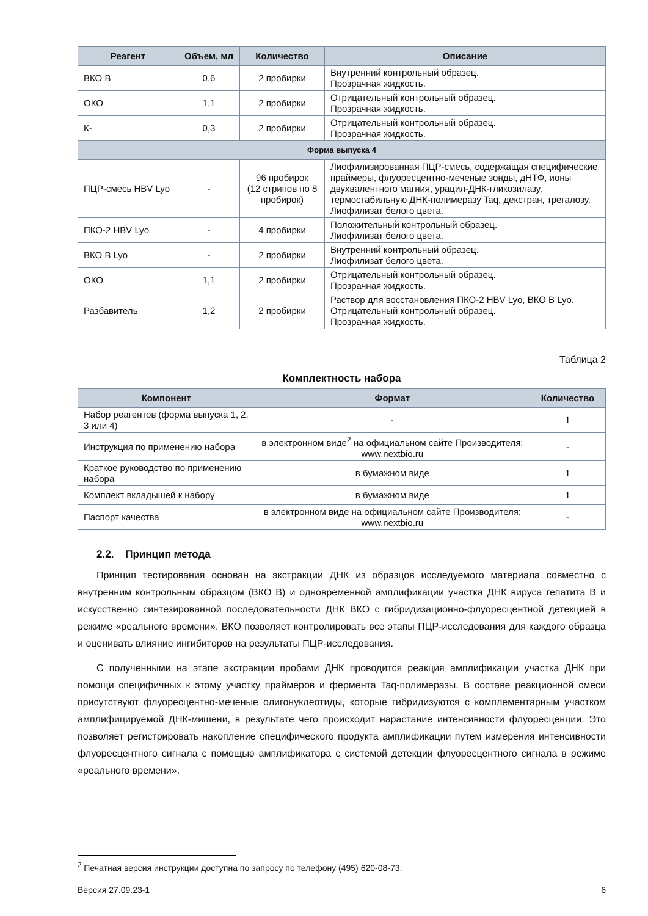| Реагент | Объем, мл | Количество | Описание |
| --- | --- | --- | --- |
| ВКО В | 0,6 | 2 пробирки | Внутренний контрольный образец. Прозрачная жидкость. |
| ОКО | 1,1 | 2 пробирки | Отрицательный контрольный образец. Прозрачная жидкость. |
| К- | 0,3 | 2 пробирки | Отрицательный контрольный образец. Прозрачная жидкость. |
| Форма выпуска 4 | | | |
| ПЦР-смесь HBV Lyo | - | 96 пробирок (12 стрипов по 8 пробирок) | Лиофилизированная ПЦР-смесь, содержащая специфические праймеры, флуоресцентно-меченые зонды, дНТФ, ионы двухвалентного магния, урацил-ДНК-гликозилазу, термостабильную ДНК-полимеразу Taq, декстран, трегалозу. Лиофилизат белого цвета. |
| ПКО-2 HBV Lyo | - | 4 пробирки | Положительный контрольный образец. Лиофилизат белого цвета. |
| ВКО В Lyo | - | 2 пробирки | Внутренний контрольный образец. Лиофилизат белого цвета. |
| ОКО | 1,1 | 2 пробирки | Отрицательный контрольный образец. Прозрачная жидкость. |
| Разбавитель | 1,2 | 2 пробирки | Раствор для восстановления ПКО-2 HBV Lyo, ВКО В Lyo. Отрицательный контрольный образец. Прозрачная жидкость. |
Таблица 2
Комплектность набора
| Компонент | Формат | Количество |
| --- | --- | --- |
| Набор реагентов (форма выпуска 1, 2, 3 или 4) | - | 1 |
| Инструкция по применению набора | в электронном виде<sup>2</sup> на официальном сайте Производителя: www.nextbio.ru | - |
| Краткое руководство по применению набора | в бумажном виде | 1 |
| Комплект вкладышей к набору | в бумажном виде | 1 |
| Паспорт качества | в электронном виде на официальном сайте Производителя: www.nextbio.ru | - |
2.2. Принцип метода
Принцип тестирования основан на экстракции ДНК из образцов исследуемого материала совместно с внутренним контрольным образцом (ВКО В) и одновременной амплификации участка ДНК вируса гепатита В и искусственно синтезированной последовательности ДНК ВКО с гибридизационно-флуоресцентной детекцией в режиме «реального времени». ВКО позволяет контролировать все этапы ПЦР-исследования для каждого образца и оценивать влияние ингибиторов на результаты ПЦР-исследования.
С полученными на этапе экстракции пробами ДНК проводится реакция амплификации участка ДНК при помощи специфичных к этому участку праймеров и фермента Taq-полимеразы. В составе реакционной смеси присутствуют флуоресцентно-меченые олигонуклеотиды, которые гибридизуются с комплементарным участком амплифицируемой ДНК-мишени, в результате чего происходит нарастание интенсивности флуоресценции. Это позволяет регистрировать накопление специфического продукта амплификации путем измерения интенсивности флуоресцентного сигнала с помощью амплификатора с системой детекции флуоресцентного сигнала в режиме «реального времени».
<sup>2</sup> Печатная версия инструкции доступна по запросу по телефону (495) 620-08-73.
Версия 27.09.23-1 6